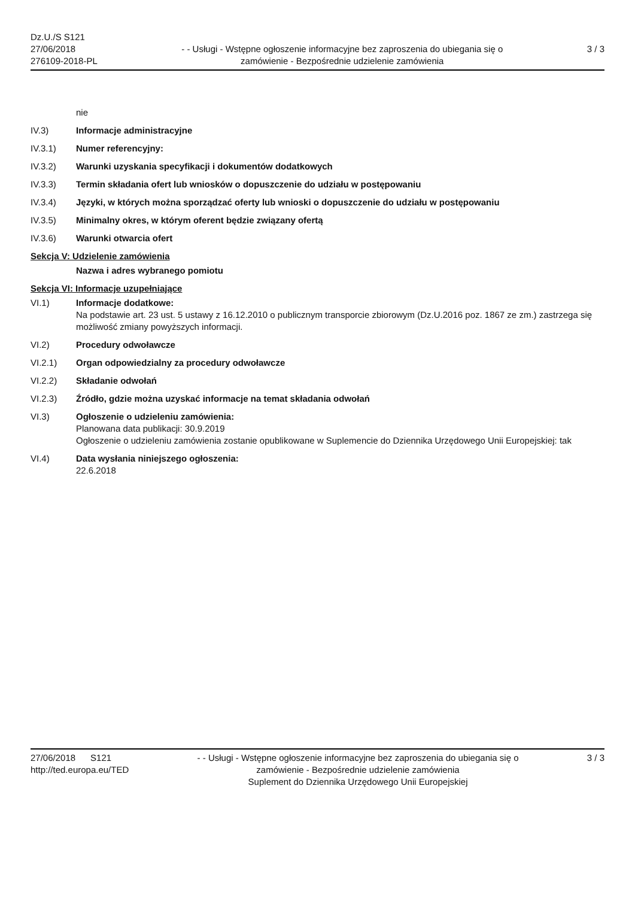Dz.U./S S121
27/06/2018
276109-2018-PL
- - Usługi - Wstępne ogłoszenie informacyjne bez zaproszenia do ubiegania się o zamówienie - Bezpośrednie udzielenie zamówienia
3 / 3
nie
IV.3) Informacje administracyjne
IV.3.1) Numer referencyjny:
IV.3.2) Warunki uzyskania specyfikacji i dokumentów dodatkowych
IV.3.3) Termin składania ofert lub wniosków o dopuszczenie do udziału w postępowaniu
IV.3.4) Języki, w których można sporządzać oferty lub wnioski o dopuszczenie do udziału w postępowaniu
IV.3.5) Minimalny okres, w którym oferent będzie związany ofertą
IV.3.6) Warunki otwarcia ofert
Sekcja V: Udzielenie zamówienia
Nazwa i adres wybranego pomiotu
Sekcja VI: Informacje uzupełniające
VI.1) Informacje dodatkowe:
Na podstawie art. 23 ust. 5 ustawy z 16.12.2010 o publicznym transporcie zbiorowym (Dz.U.2016 poz. 1867 ze zm.) zastrzega się możliwość zmiany powyższych informacji.
VI.2) Procedury odwoławcze
VI.2.1) Organ odpowiedzialny za procedury odwoławcze
VI.2.2) Składanie odwołań
VI.2.3) Źródło, gdzie można uzyskać informacje na temat składania odwołań
VI.3) Ogłoszenie o udzieleniu zamówienia:
Planowana data publikacji: 30.9.2019
Ogłoszenie o udzieleniu zamówienia zostanie opublikowane w Suplemencie do Dziennika Urzędowego Unii Europejskiej: tak
VI.4) Data wysłania niniejszego ogłoszenia:
22.6.2018
27/06/2018 S121
http://ted.europa.eu/TED
- - Usługi - Wstępne ogłoszenie informacyjne bez zaproszenia do ubiegania się o zamówienie - Bezpośrednie udzielenie zamówienia
Suplement do Dziennika Urzędowego Unii Europejskiej
3 / 3